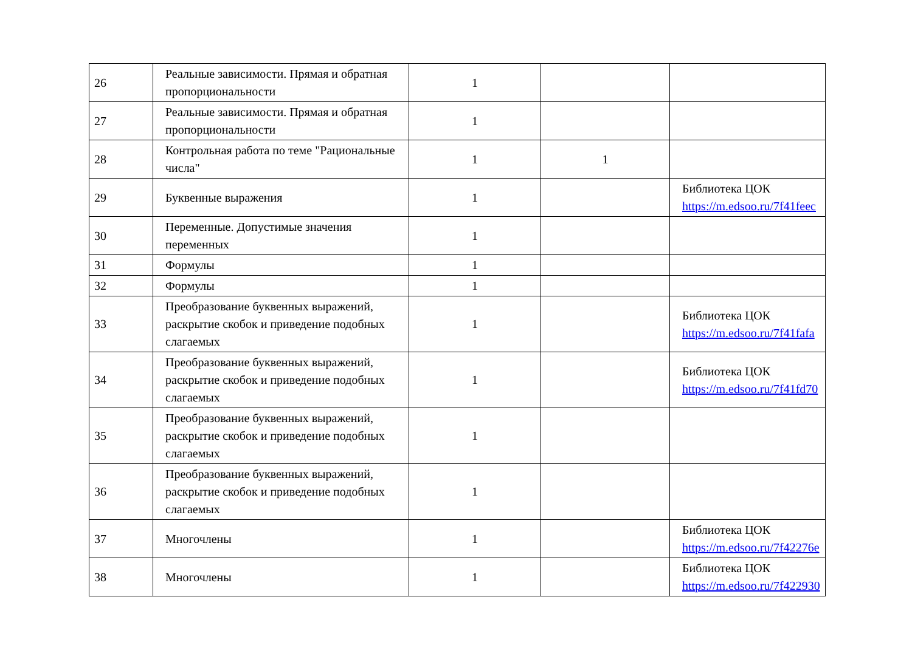| 26 | Реальные зависимости. Прямая и обратная пропорциональности | 1 | | |
| 27 | Реальные зависимости. Прямая и обратная пропорциональности | 1 | | |
| 28 | Контрольная работа по теме "Рациональные числа" | 1 | 1 | |
| 29 | Буквенные выражения | 1 | | Библиотека ЦОК https://m.edsoo.ru/7f41feec |
| 30 | Переменные. Допустимые значения переменных | 1 | | |
| 31 | Формулы | 1 | | |
| 32 | Формулы | 1 | | |
| 33 | Преобразование буквенных выражений, раскрытие скобок и приведение подобных слагаемых | 1 | | Библиотека ЦОК https://m.edsoo.ru/7f41fafa |
| 34 | Преобразование буквенных выражений, раскрытие скобок и приведение подобных слагаемых | 1 | | Библиотека ЦОК https://m.edsoo.ru/7f41fd70 |
| 35 | Преобразование буквенных выражений, раскрытие скобок и приведение подобных слагаемых | 1 | | |
| 36 | Преобразование буквенных выражений, раскрытие скобок и приведение подобных слагаемых | 1 | | |
| 37 | Многочлены | 1 | | Библиотека ЦОК https://m.edsoo.ru/7f42276e |
| 38 | Многочлены | 1 | | Библиотека ЦОК https://m.edsoo.ru/7f422930 |